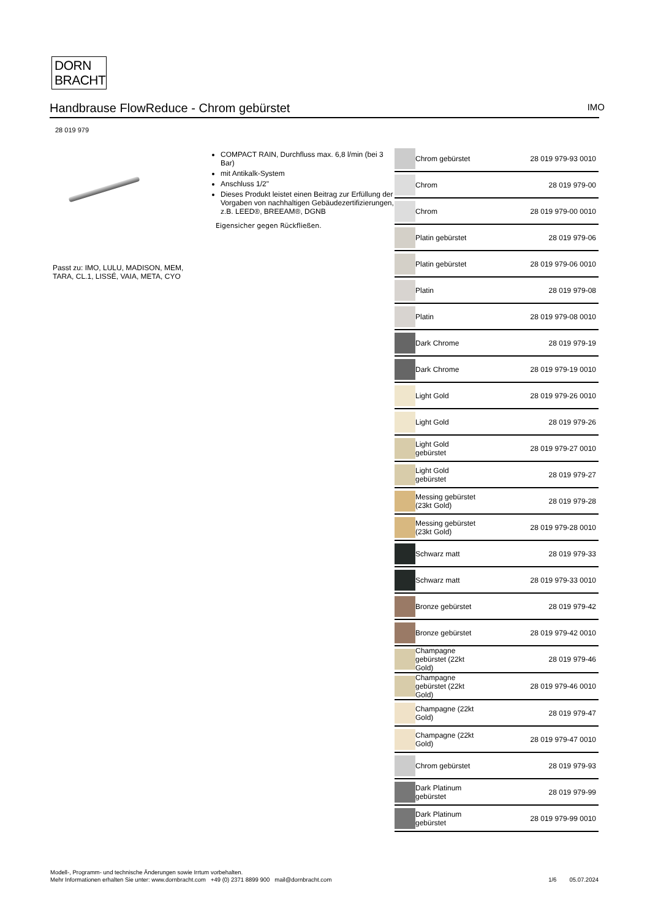DORN
BRACHT
Handbrause FlowReduce - Chrom gebürstet IMO
28 019 979
Passt zu: IMO, LULU, MADISON, MEM,
TARA, CL.1, LISSÉ, VAIA, META, CYO
COMPACT RAIN, Durchfluss max. 6,8 l/min (bei 3 Bar)
mit Antikalk-System
Anschluss 1/2"
Dieses Produkt leistet einen Beitrag zur Erfüllung der Vorgaben von nachhaltigen Gebäudezertifizierungen, z.B. LEED®, BREEAM®, DGNB
Eigensicher gegen Rückfließen.
| | Chrom gebürstet | 28 019 979-93 0010 |
| | Chrom | 28 019 979-00 |
| | Chrom | 28 019 979-00 0010 |
| | Platin gebürstet | 28 019 979-06 |
| | Platin gebürstet | 28 019 979-06 0010 |
| | Platin | 28 019 979-08 |
| | Platin | 28 019 979-08 0010 |
| | Dark Chrome | 28 019 979-19 |
| | Dark Chrome | 28 019 979-19 0010 |
| | Light Gold | 28 019 979-26 0010 |
| | Light Gold | 28 019 979-26 |
| | Light Gold gebürstet | 28 019 979-27 0010 |
| | Light Gold gebürstet | 28 019 979-27 |
| | Messing gebürstet (23kt Gold) | 28 019 979-28 |
| | Messing gebürstet (23kt Gold) | 28 019 979-28 0010 |
| | Schwarz matt | 28 019 979-33 |
| | Schwarz matt | 28 019 979-33 0010 |
| | Bronze gebürstet | 28 019 979-42 |
| | Bronze gebürstet | 28 019 979-42 0010 |
| | Champagne gebürstet (22kt Gold) | 28 019 979-46 |
| | Champagne gebürstet (22kt Gold) | 28 019 979-46 0010 |
| | Champagne (22kt Gold) | 28 019 979-47 |
| | Champagne (22kt Gold) | 28 019 979-47 0010 |
| | Chrom gebürstet | 28 019 979-93 |
| | Dark Platinum gebürstet | 28 019 979-99 |
| | Dark Platinum gebürstet | 28 019 979-99 0010 |
Modell-, Programm- und technische Änderungen sowie Irrtum vorbehalten.
Mehr Informationen erhalten Sie unter: www.dornbracht.com +49 (0) 2371 8899 900 mail@dornbracht.com
1/6 05.07.2024